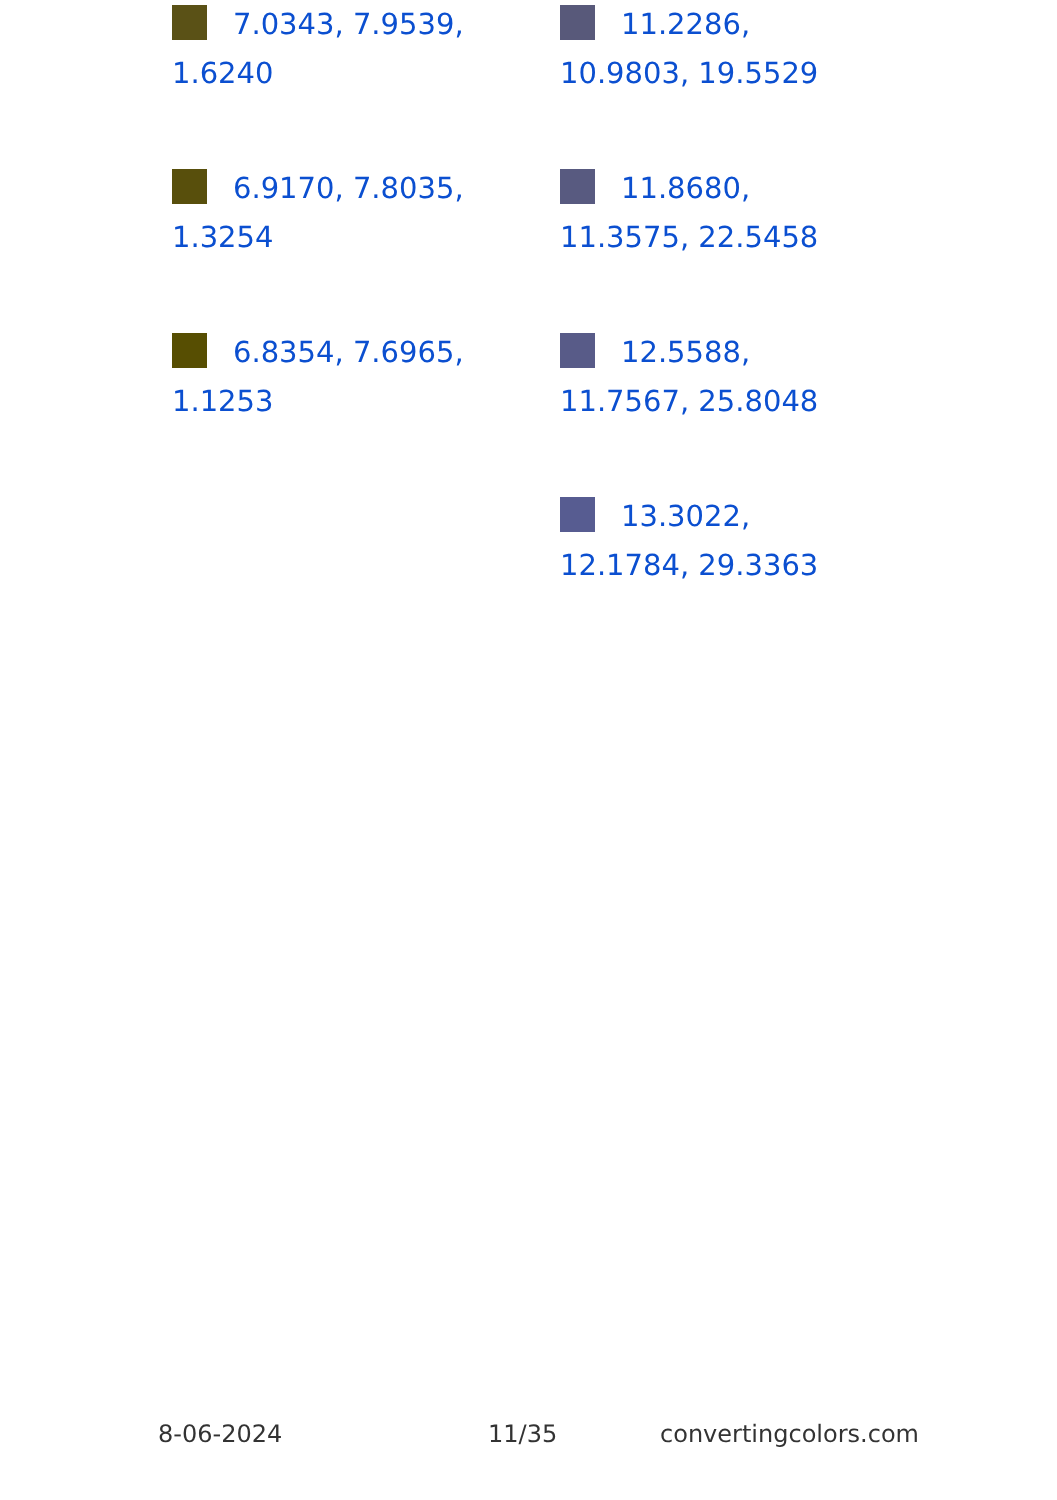7.0343, 7.9539, 1.6240
6.9170, 7.8035, 1.3254
6.8354, 7.6965, 1.1253
11.2286, 10.9803, 19.5529
11.8680, 11.3575, 22.5458
12.5588, 11.7567, 25.8048
13.3022, 12.1784, 29.3363
8-06-2024 11/35 convertingcolors.com